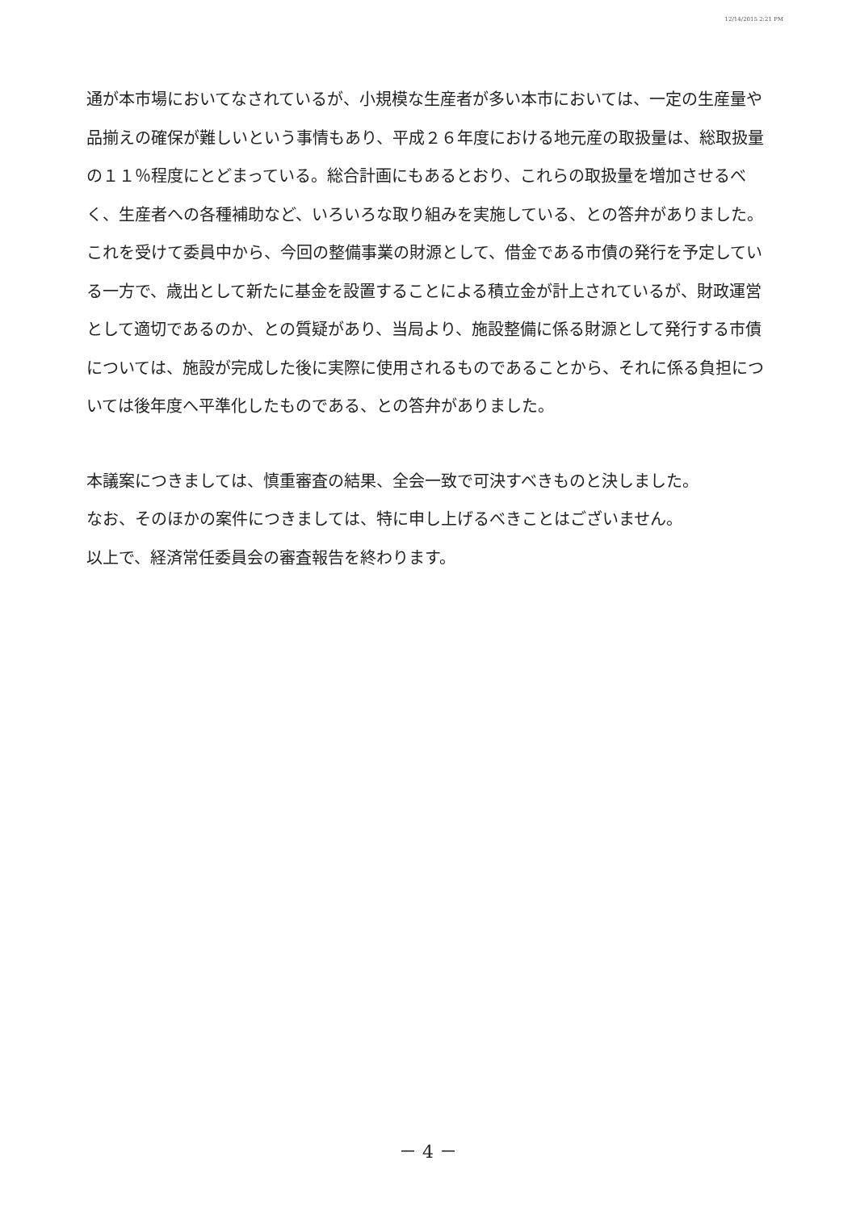12/14/2015 2:21 PM
通が本市場においてなされているが、小規模な生産者が多い本市においては、一定の生産量や品揃えの確保が難しいという事情もあり、平成２６年度における地元産の取扱量は、総取扱量の１１％程度にとどまっている。総合計画にもあるとおり、これらの取扱量を増加させるべく、生産者への各種補助など、いろいろな取り組みを実施している、との答弁がありました。これを受けて委員中から、今回の整備事業の財源として、借金である市債の発行を予定している一方で、歳出として新たに基金を設置することによる積立金が計上されているが、財政運営として適切であるのか、との質疑があり、当局より、施設整備に係る財源として発行する市債については、施設が完成した後に実際に使用されるものであることから、それに係る負担については後年度へ平準化したものである、との答弁がありました。
本議案につきましては、慎重審査の結果、全会一致で可決すべきものと決しました。
なお、そのほかの案件につきましては、特に申し上げるべきことはございません。
以上で、経済常任委員会の審査報告を終わります。
－ 4 －